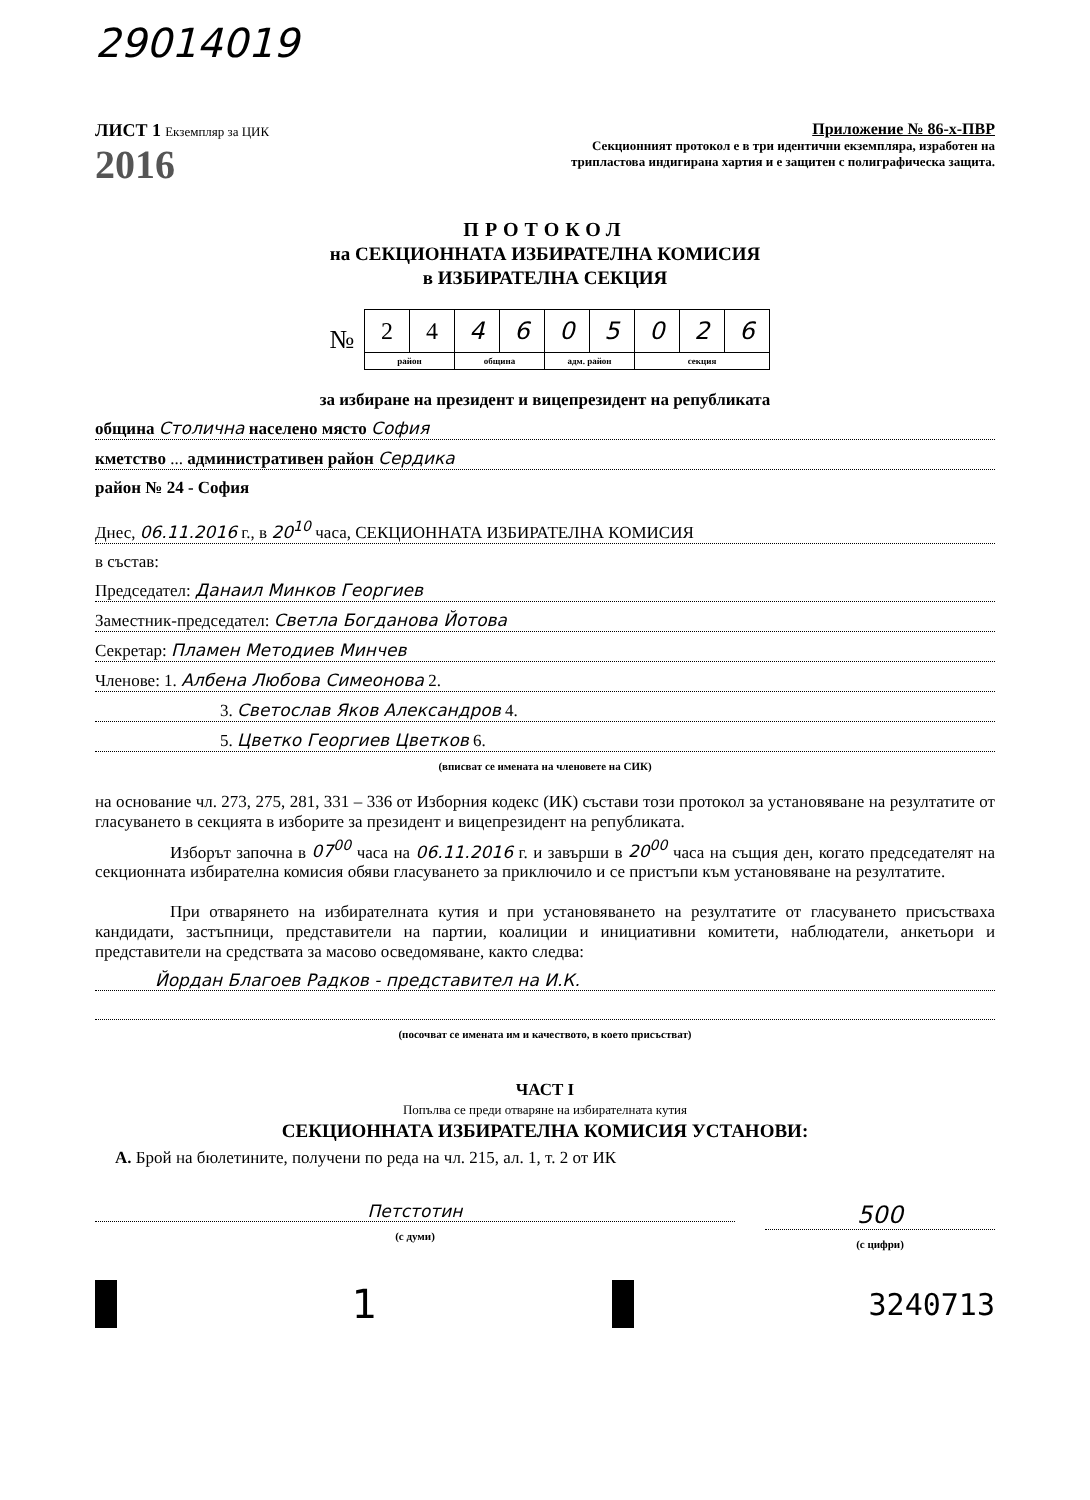29014019
ЛИСТ 1 Екземпляр за ЦИК
2016
Приложение № 86-х-ПВР
Секционният протокол е в три идентични екземпляра, изработен на трипластова индигирана хартия и е защитен с полиграфическа защита.
ПРОТОКОЛ
на СЕКЦИОННАТА ИЗБИРАТЕЛНА КОМИСИЯ
в ИЗБИРАТЕЛНА СЕКЦИЯ
| № | 2 | 4 | 4 | 6 | 0 | 5 | 0 | 2 | 6 |
| | район | | община | | адм. район | | секция | | |
за избиране на президент и вицепрезидент на републиката
община Столична населено място София
кметство ... административен район Сердика
район № 24 - София
Днес, 06.11.2016 г., в 20<sup>10</sup> часа, СЕКЦИОННАТА ИЗБИРАТЕЛНА КОМИСИЯ
в състав:
Председател: Данаил Минков Георгиев
Заместник-председател: Светла Богданова Йотова
Секретар: Пламен Методиев Минчев
Членове: 1. Албена Любова Симеонова 2.
3. Светослав Яков Александров 4.
5. Цветко Георгиев Цветков 6.
(вписват се имената на членовете на СИК)
на основание чл. 273, 275, 281, 331 – 336 от Изборния кодекс (ИК) състави този протокол за установяване на резултатите от гласуването в секцията в изборите за президент и вицепрезидент на републиката.
Изборът започна в 07<sup>00</sup> часа на 06.11.2016 г. и завърши в 20<sup>00</sup> часа на същия ден, когато председателят на секционната избирателна комисия обяви гласуването за приключило и се пристъпи към установяване на резултатите.
При отварянето на избирателната кутия и при установяването на резултатите от гласуването присъстваха кандидати, застъпници, представители на партии, коалиции и инициативни комитети, наблюдатели, анкетьори и представители на средствата за масово осведомяване, както следва:
Йордан Благоев Радков - представител на И.К.
(посочват се имената им и качеството, в което присъстват)
ЧАСТ I
Попълва се преди отваряне на избирателната кутия
СЕКЦИОННАТА ИЗБИРАТЕЛНА КОМИСИЯ УСТАНОВИ:
А. Брой на бюлетините, получени по реда на чл. 215, ал. 1, т. 2 от ИК
Петстотин
(с думи)
500
(с цифри)
1
3240713